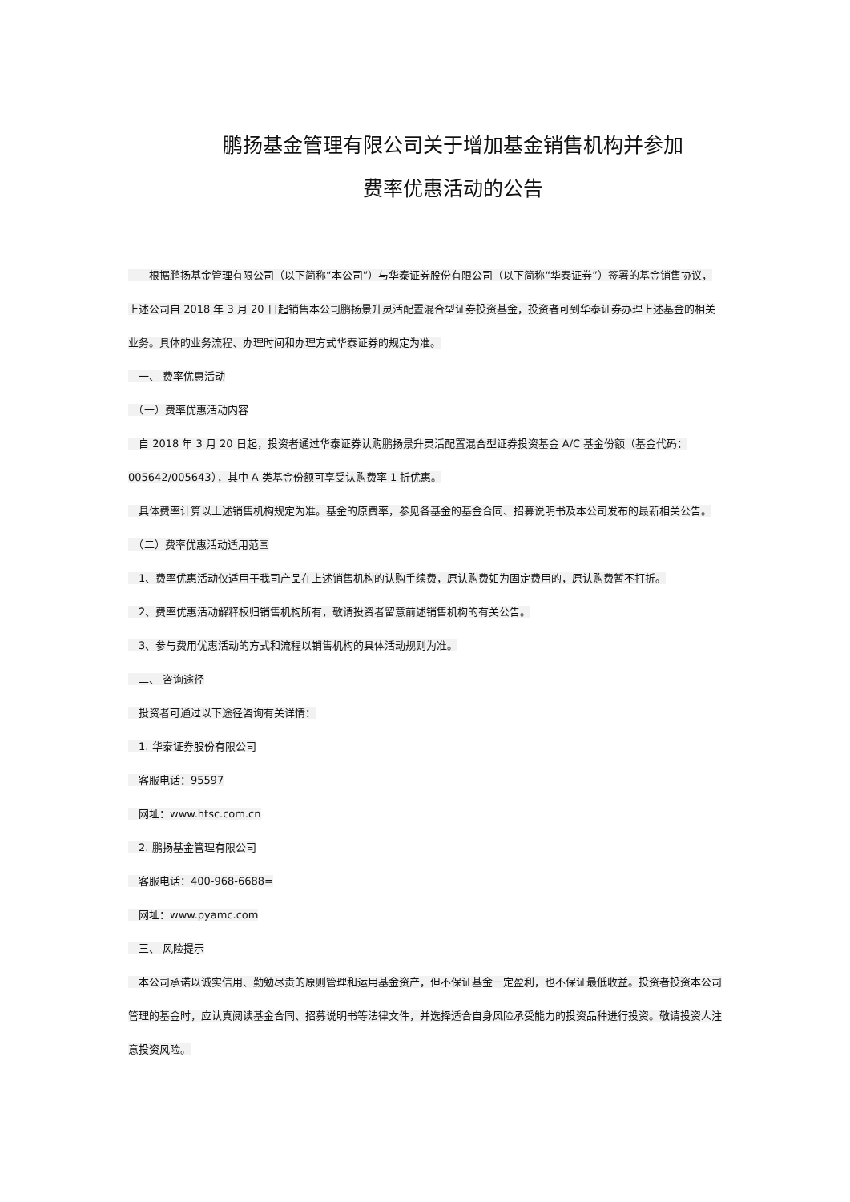鹏扬基金管理有限公司关于增加基金销售机构并参加
费率优惠活动的公告
　　根据鹏扬基金管理有限公司（以下简称“本公司”）与华泰证券股份有限公司（以下简称“华泰证券”）签署的基金销售协议，上述公司自 2018 年 3 月 20 日起销售本公司鹏扬景升灵活配置混合型证券投资基金，投资者可到华泰证券办理上述基金的相关业务。具体的业务流程、办理时间和办理方式华泰证券的规定为准。
　一、 费率优惠活动
　（一）费率优惠活动内容
　自 2018 年 3 月 20 日起，投资者通过华泰证券认购鹏扬景升灵活配置混合型证券投资基金 A/C 基金份额（基金代码：005642/005643），其中 A 类基金份额可享受认购费率 1 折优惠。
　具体费率计算以上述销售机构规定为准。基金的原费率，参见各基金的基金合同、招募说明书及本公司发布的最新相关公告。
　（二）费率优惠活动适用范围
　1、费率优惠活动仅适用于我司产品在上述销售机构的认购手续费，原认购费如为固定费用的，原认购费暂不打折。
　2、费率优惠活动解释权归销售机构所有，敬请投资者留意前述销售机构的有关公告。
　3、参与费用优惠活动的方式和流程以销售机构的具体活动规则为准。
　二、 咨询途径
　投资者可通过以下途径咨询有关详情：
　1. 华泰证券股份有限公司
　客服电话：95597
　网址：www.htsc.com.cn
　2. 鹏扬基金管理有限公司
　客服电话：400-968-6688=
　网址：www.pyamc.com
　三、 风险提示
　本公司承诺以诚实信用、勤勉尽责的原则管理和运用基金资产，但不保证基金一定盈利，也不保证最低收益。投资者投资本公司管理的基金时，应认真阅读基金合同、招募说明书等法律文件，并选择适合自身风险承受能力的投资品种进行投资。敬请投资人注意投资风险。